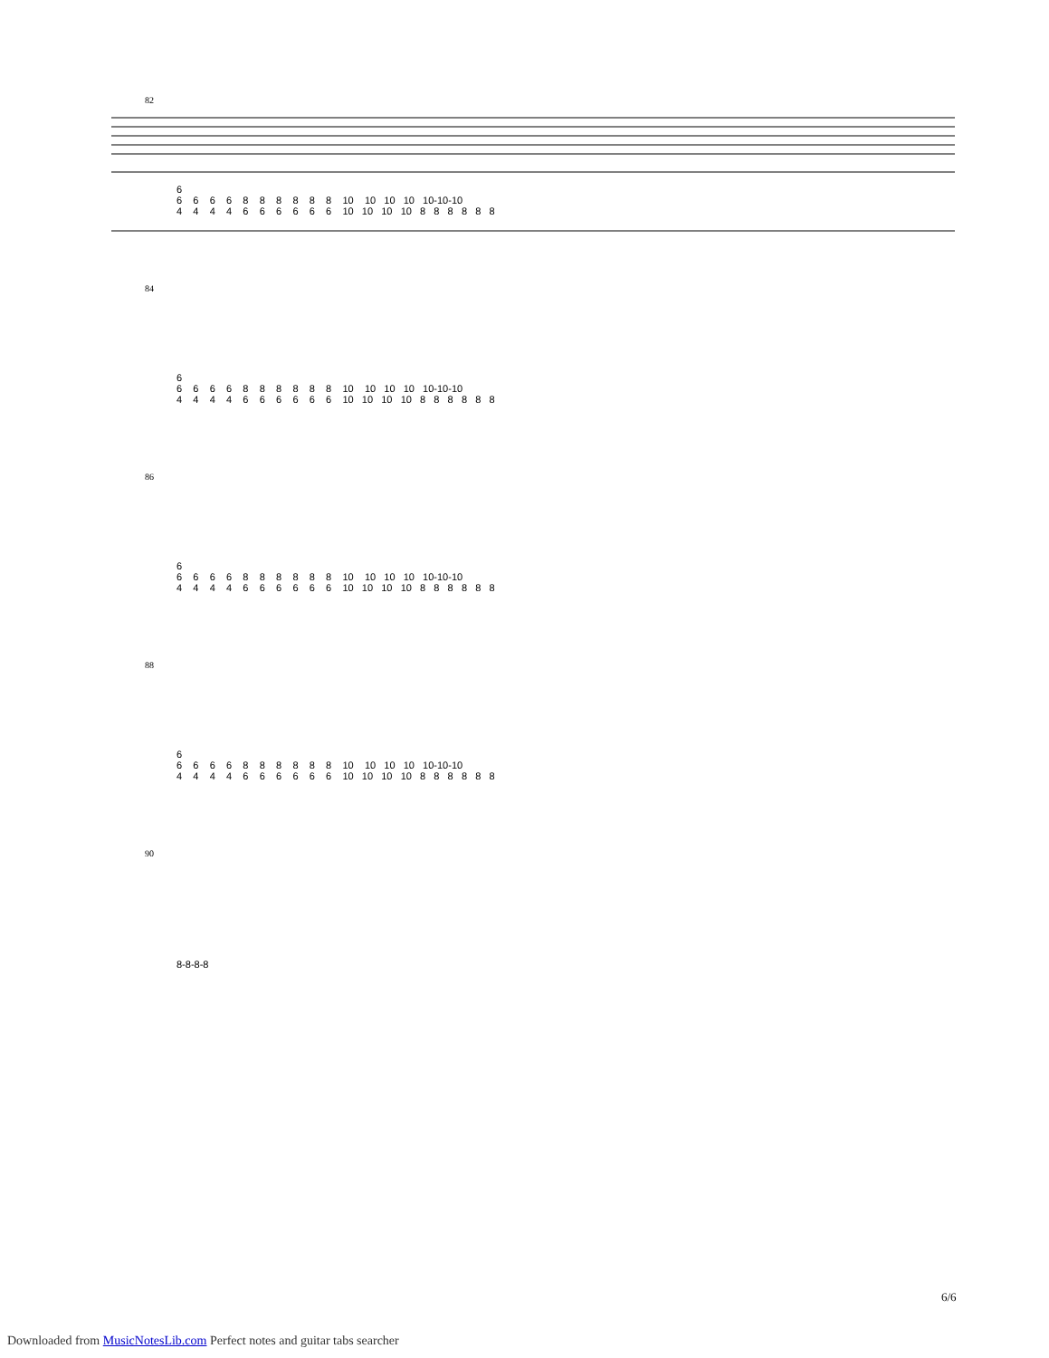82
6 6 6 6 6 8 8 8 8 8 8 10 10 10 10 10-10-10 4 4 4 4 6 6 6 6 6 6 10 10 10 10 8 8 8 8 8 8
84
6 6 6 6 6 8 8 8 8 8 8 10 10 10 10 10-10-10 4 4 4 4 6 6 6 6 6 6 10 10 10 10 8 8 8 8 8 8
86
6 6 6 6 6 8 8 8 8 8 8 10 10 10 10 10-10-10 4 4 4 4 6 6 6 6 6 6 10 10 10 10 8 8 8 8 8 8
88
6 6 6 6 6 8 8 8 8 8 8 10 10 10 10 10-10-10 4 4 4 4 6 6 6 6 6 6 10 10 10 10 8 8 8 8 8 8
90
8-8-8-8
6/6
Downloaded from MusicNotesLib.com Perfect notes and guitar tabs searcher